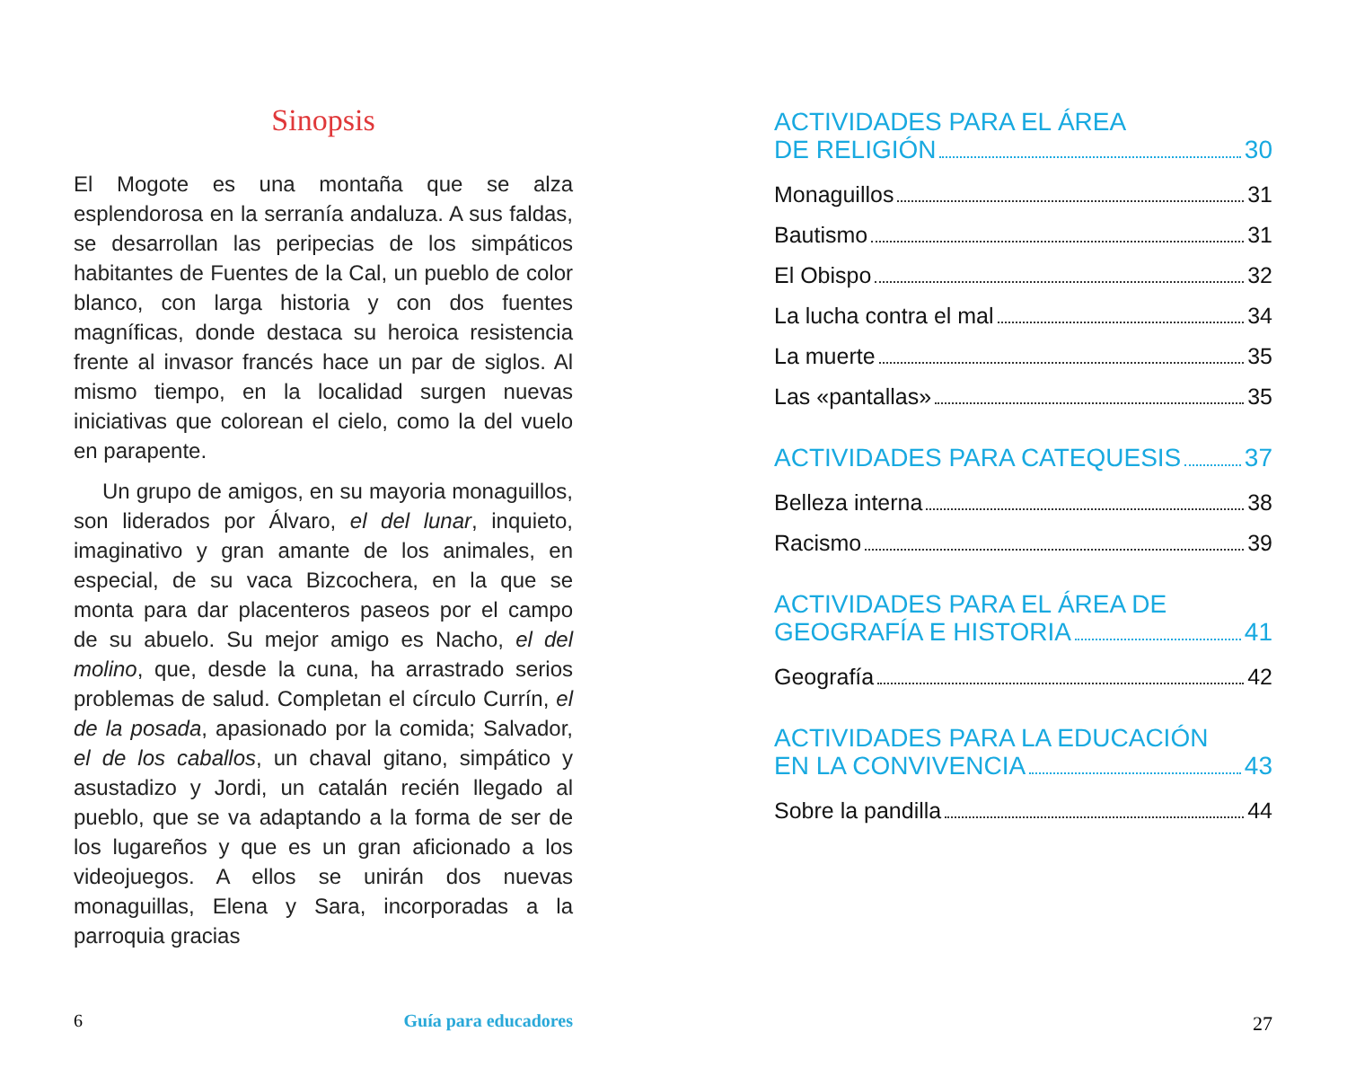Sinopsis
El Mogote es una montaña que se alza esplendorosa en la serranía andaluza. A sus faldas, se desarrollan las peripecias de los simpáticos habitantes de Fuentes de la Cal, un pueblo de color blanco, con larga historia y con dos fuentes magníficas, donde destaca su heroica resistencia frente al invasor francés hace un par de siglos. Al mismo tiempo, en la localidad surgen nuevas iniciativas que colorean el cielo, como la del vuelo en parapente.
Un grupo de amigos, en su mayoria monaguillos, son liderados por Álvaro, el del lunar, inquieto, imaginativo y gran amante de los animales, en especial, de su vaca Bizcochera, en la que se monta para dar placenteros paseos por el campo de su abuelo. Su mejor amigo es Nacho, el del molino, que, desde la cuna, ha arrastrado serios problemas de salud. Completan el círculo Currín, el de la posada, apasionado por la comida; Salvador, el de los caballos, un chaval gitano, simpático y asustadizo y Jordi, un catalán recién llegado al pueblo, que se va adaptando a la forma de ser de los lugareños y que es un gran aficionado a los videojuegos. A ellos se unirán dos nuevas monaguillas, Elena y Sara, incorporadas a la parroquia gracias
6 Guía para educadores
ACTIVIDADES PARA EL ÁREA
DE RELIGIÓN 30
Monaguillos 31
Bautismo 31
El Obispo 32
La lucha contra el mal 34
La muerte 35
Las «pantallas» 35
ACTIVIDADES PARA CATEQUESIS 37
Belleza interna 38
Racismo 39
ACTIVIDADES PARA EL ÁREA DE
GEOGRAFÍA E HISTORIA 41
Geografía 42
ACTIVIDADES PARA LA EDUCACIÓN
EN LA CONVIVENCIA 43
Sobre la pandilla 44
27